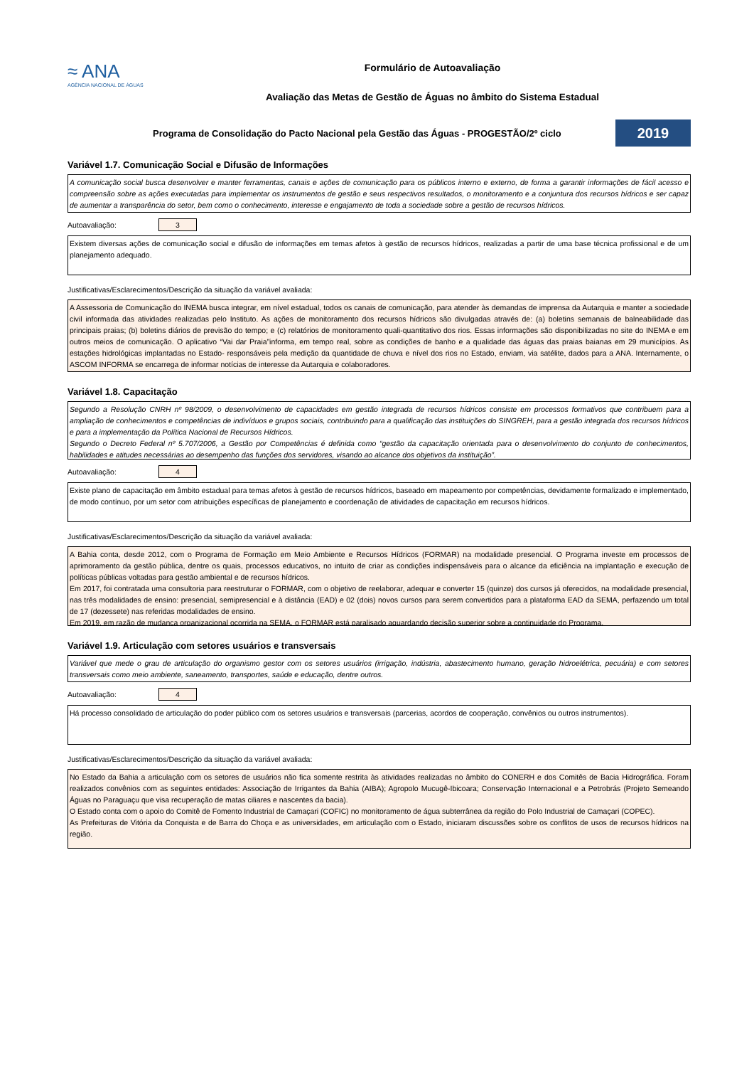≈ ANA
AGÊNCIA NACIONAL DE ÁGUAS
Formulário de Autoavaliação
Avaliação das Metas de Gestão de Águas no âmbito do Sistema Estadual
Programa de Consolidação do Pacto Nacional pela Gestão das Águas - PROGESTÃO/2º ciclo
2019
Variável 1.7. Comunicação Social e Difusão de Informações
A comunicação social busca desenvolver e manter ferramentas, canais e ações de comunicação para os públicos interno e externo, de forma a garantir informações de fácil acesso e compreensão sobre as ações executadas para implementar os instrumentos de gestão e seus respectivos resultados, o monitoramento e a conjuntura dos recursos hídricos e ser capaz de aumentar a transparência do setor, bem como o conhecimento, interesse e engajamento de toda a sociedade sobre a gestão de recursos hídricos.
Autoavaliação:
3
Existem diversas ações de comunicação social e difusão de informações em temas afetos à gestão de recursos hídricos, realizadas a partir de uma base técnica profissional e de um planejamento adequado.
Justificativas/Esclarecimentos/Descrição da situação da variável avaliada:
A Assessoria de Comunicação do INEMA busca integrar, em nível estadual, todos os canais de comunicação, para atender às demandas de imprensa da Autarquia e manter a sociedade civil informada das atividades realizadas pelo Instituto. As ações de monitoramento dos recursos hídricos são divulgadas através de: (a) boletins semanais de balneabilidade das principais praias; (b) boletins diários de previsão do tempo; e (c) relatórios de monitoramento quali-quantitativo dos rios. Essas informações são disponibilizadas no site do INEMA e em outros meios de comunicação. O aplicativo “Vai dar Praia”informa, em tempo real, sobre as condições de banho e a qualidade das águas das praias baianas em 29 municípios. As estações hidrológicas implantadas no Estado- responsáveis pela medição da quantidade de chuva e nível dos rios no Estado, enviam, via satélite, dados para a ANA. Internamente, o ASCOM INFORMA se encarrega de informar notícias de interesse da Autarquia e colaboradores.
Variável 1.8. Capacitação
Segundo a Resolução CNRH nº 98/2009, o desenvolvimento de capacidades em gestão integrada de recursos hídricos consiste em processos formativos que contribuem para a ampliação de conhecimentos e competências de indivíduos e grupos sociais, contribuindo para a qualificação das instituições do SINGREH, para a gestão integrada dos recursos hídricos e para a implementação da Política Nacional de Recursos Hídricos.
Segundo o Decreto Federal nº 5.707/2006, a Gestão por Competências é definida como “gestão da capacitação orientada para o desenvolvimento do conjunto de conhecimentos, habilidades e atitudes necessárias ao desempenho das funções dos servidores, visando ao alcance dos objetivos da instituição”.
Autoavaliação:
4
Existe plano de capacitação em âmbito estadual para temas afetos à gestão de recursos hídricos, baseado em mapeamento por competências, devidamente formalizado e implementado, de modo contínuo, por um setor com atribuições específicas de planejamento e coordenação de atividades de capacitação em recursos hídricos.
Justificativas/Esclarecimentos/Descrição da situação da variável avaliada:
A Bahia conta, desde 2012, com o Programa de Formação em Meio Ambiente e Recursos Hídricos (FORMAR) na modalidade presencial. O Programa investe em processos de aprimoramento da gestão pública, dentre os quais, processos educativos, no intuito de criar as condições indispensáveis para o alcance da eficiência na implantação e execução de políticas públicas voltadas para gestão ambiental e de recursos hídricos.
Em 2017, foi contratada uma consultoria para reestruturar o FORMAR, com o objetivo de reelaborar, adequar e converter 15 (quinze) dos cursos já oferecidos, na modalidade presencial, nas três modalidades de ensino: presencial, semipresencial e à distância (EAD) e 02 (dois) novos cursos para serem convertidos para a plataforma EAD da SEMA, perfazendo um total de 17 (dezessete) nas referidas modalidades de ensino.
Em 2019, em razão de mudança organizacional ocorrida na SEMA, o FORMAR está paralisado aguardando decisão superior sobre a continuidade do Programa.
Variável 1.9. Articulação com setores usuários e transversais
Variável que mede o grau de articulação do organismo gestor com os setores usuários (irrigação, indústria, abastecimento humano, geração hidroelétrica, pecuária) e com setores transversais como meio ambiente, saneamento, transportes, saúde e educação, dentre outros.
Autoavaliação:
4
Há processo consolidado de articulação do poder público com os setores usuários e transversais (parcerias, acordos de cooperação, convênios ou outros instrumentos).
Justificativas/Esclarecimentos/Descrição da situação da variável avaliada:
No Estado da Bahia a articulação com os setores de usuários não fica somente restrita às atividades realizadas no âmbito do CONERH e dos Comitês de Bacia Hidrográfica. Foram realizados convênios com as seguintes entidades: Associação de Irrigantes da Bahia (AIBA); Agropolo Mucugê-Ibicoara; Conservação Internacional e a Petrobrás (Projeto Semeando Águas no Paraguaçu que visa recuperação de matas ciliares e nascentes da bacia).
O Estado conta com o apoio do Comitê de Fomento Industrial de Camaçari (COFIC) no monitoramento de água subterrânea da região do Polo Industrial de Camaçari (COPEC).
As Prefeituras de Vitória da Conquista e de Barra do Choça e as universidades, em articulação com o Estado, iniciaram discussões sobre os conflitos de usos de recursos hídricos na região.